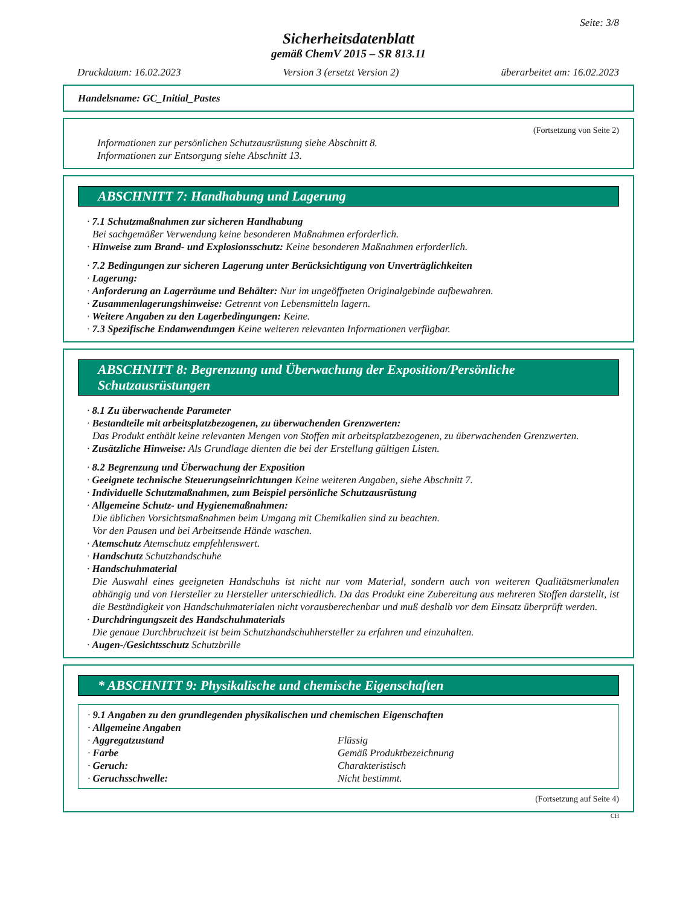Seite: 3/8
Sicherheitsdatenblatt
gemäß ChemV 2015 – SR 813.11
Druckdatum: 16.02.2023 Version 3 (ersetzt Version 2) überarbeitet am: 16.02.2023
Handelsname: GC_Initial_Pastes
(Fortsetzung von Seite 2)
Informationen zur persönlichen Schutzausrüstung siehe Abschnitt 8.
Informationen zur Entsorgung siehe Abschnitt 13.
ABSCHNITT 7: Handhabung und Lagerung
· 7.1 Schutzmaßnahmen zur sicheren Handhabung
Bei sachgemäßer Verwendung keine besonderen Maßnahmen erforderlich.
· Hinweise zum Brand- und Explosionsschutz: Keine besonderen Maßnahmen erforderlich.
· 7.2 Bedingungen zur sicheren Lagerung unter Berücksichtigung von Unverträglichkeiten
· Lagerung:
· Anforderung an Lagerräume und Behälter: Nur im ungeöffneten Originalgebinde aufbewahren.
· Zusammenlagerungshinweise: Getrennt von Lebensmitteln lagern.
· Weitere Angaben zu den Lagerbedingungen: Keine.
· 7.3 Spezifische Endanwendungen Keine weiteren relevanten Informationen verfügbar.
ABSCHNITT 8: Begrenzung und Überwachung der Exposition/Persönliche Schutzausrüstungen
· 8.1 Zu überwachende Parameter
· Bestandteile mit arbeitsplatzbezogenen, zu überwachenden Grenzwerten:
Das Produkt enthält keine relevanten Mengen von Stoffen mit arbeitsplatzbezogenen, zu überwachenden Grenzwerten.
· Zusätzliche Hinweise: Als Grundlage dienten die bei der Erstellung gültigen Listen.
· 8.2 Begrenzung und Überwachung der Exposition
· Geeignete technische Steuerungseinrichtungen Keine weiteren Angaben, siehe Abschnitt 7.
· Individuelle Schutzmaßnahmen, zum Beispiel persönliche Schutzausrüstung
· Allgemeine Schutz- und Hygienemaßnahmen:
Die üblichen Vorsichtsmaßnahmen beim Umgang mit Chemikalien sind zu beachten.
Vor den Pausen und bei Arbeitsende Hände waschen.
· Atemschutz Atemschutz empfehlenswert.
· Handschutz Schutzhandschuhe
· Handschuhmaterial
Die Auswahl eines geeigneten Handschuhs ist nicht nur vom Material, sondern auch von weiteren Qualitätsmerkmalen abhängig und von Hersteller zu Hersteller unterschiedlich. Da das Produkt eine Zubereitung aus mehreren Stoffen darstellt, ist die Beständigkeit von Handschuhmaterialen nicht vorausberechenbar und muß deshalb vor dem Einsatz überprüft werden.
· Durchdringungszeit des Handschuhmaterials
Die genaue Durchbruchzeit ist beim Schutzhandschuhhersteller zu erfahren und einzuhalten.
· Augen-/Gesichtsschutz Schutzbrille
* ABSCHNITT 9: Physikalische und chemische Eigenschaften
· 9.1 Angaben zu den grundlegenden physikalischen und chemischen Eigenschaften
· Allgemeine Angaben
| · Aggregatzustand | Flüssig |
| · Farbe | Gemäß Produktbezeichnung |
| · Geruch: | Charakteristisch |
| · Geruchsschwelle: | Nicht bestimmt. |
(Fortsetzung auf Seite 4)
CH